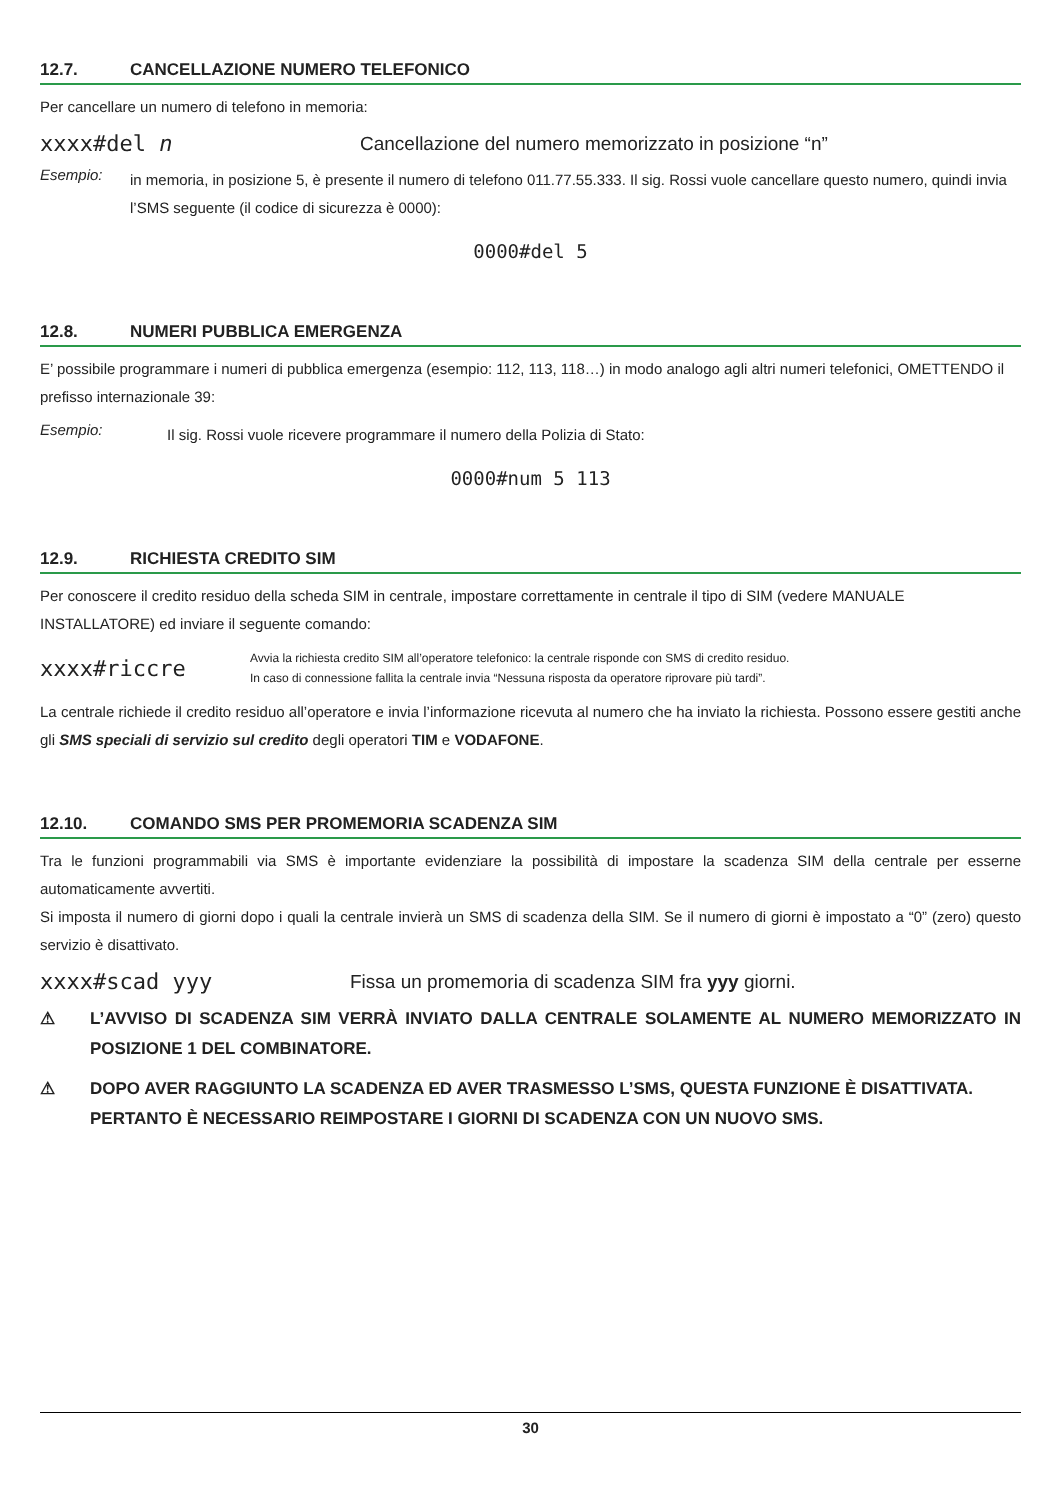12.7. CANCELLAZIONE NUMERO TELEFONICO
Per cancellare un numero di telefono in memoria:
xxxx#del n
Cancellazione del numero memorizzato in posizione “n”
Esempio:
in memoria, in posizione 5, è presente il numero di telefono 011.77.55.333. Il sig. Rossi vuole cancellare questo numero, quindi invia l’SMS seguente (il codice di sicurezza è 0000):
0000#del 5
12.8. NUMERI PUBBLICA EMERGENZA
E’ possibile programmare i numeri di pubblica emergenza (esempio: 112, 113, 118…) in modo analogo agli altri numeri telefonici, OMETTENDO il prefisso internazionale 39:
Esempio:
Il sig. Rossi vuole ricevere programmare il numero della Polizia di Stato:
0000#num 5 113
12.9. RICHIESTA CREDITO SIM
Per conoscere il credito residuo della scheda SIM in centrale, impostare correttamente in centrale il tipo di SIM (vedere MANUALE INSTALLATORE) ed inviare il seguente comando:
xxxx#riccre
Avvia la richiesta credito SIM all’operatore telefonico: la centrale risponde con SMS di credito residuo.
In caso di connessione fallita la centrale invia “Nessuna risposta da operatore riprovare più tardi”.
La centrale richiede il credito residuo all’operatore e invia l’informazione ricevuta al numero che ha inviato la richiesta. Possono essere gestiti anche gli SMS speciali di servizio sul credito degli operatori TIM e VODAFONE.
12.10. COMANDO SMS PER PROMEMORIA SCADENZA SIM
Tra le funzioni programmabili via SMS è importante evidenziare la possibilità di impostare la scadenza SIM della centrale per esserne automaticamente avvertiti.
Si imposta il numero di giorni dopo i quali la centrale invierà un SMS di scadenza della SIM. Se il numero di giorni è impostato a “0” (zero) questo servizio è disattivato.
xxxx#scad yyy
Fissa un promemoria di scadenza SIM fra yyy giorni.
⚠ L’AVVISO DI SCADENZA SIM VERRÀ INVIATO DALLA CENTRALE SOLAMENTE AL NUMERO MEMORIZZATO IN POSIZIONE 1 DEL COMBINATORE.
⚠ DOPO AVER RAGGIUNTO LA SCADENZA ED AVER TRASMESSO L’SMS, QUESTA FUNZIONE È DISATTIVATA.
PERTANTO È NECESSARIO REIMPOSTARE I GIORNI DI SCADENZA CON UN NUOVO SMS.
30